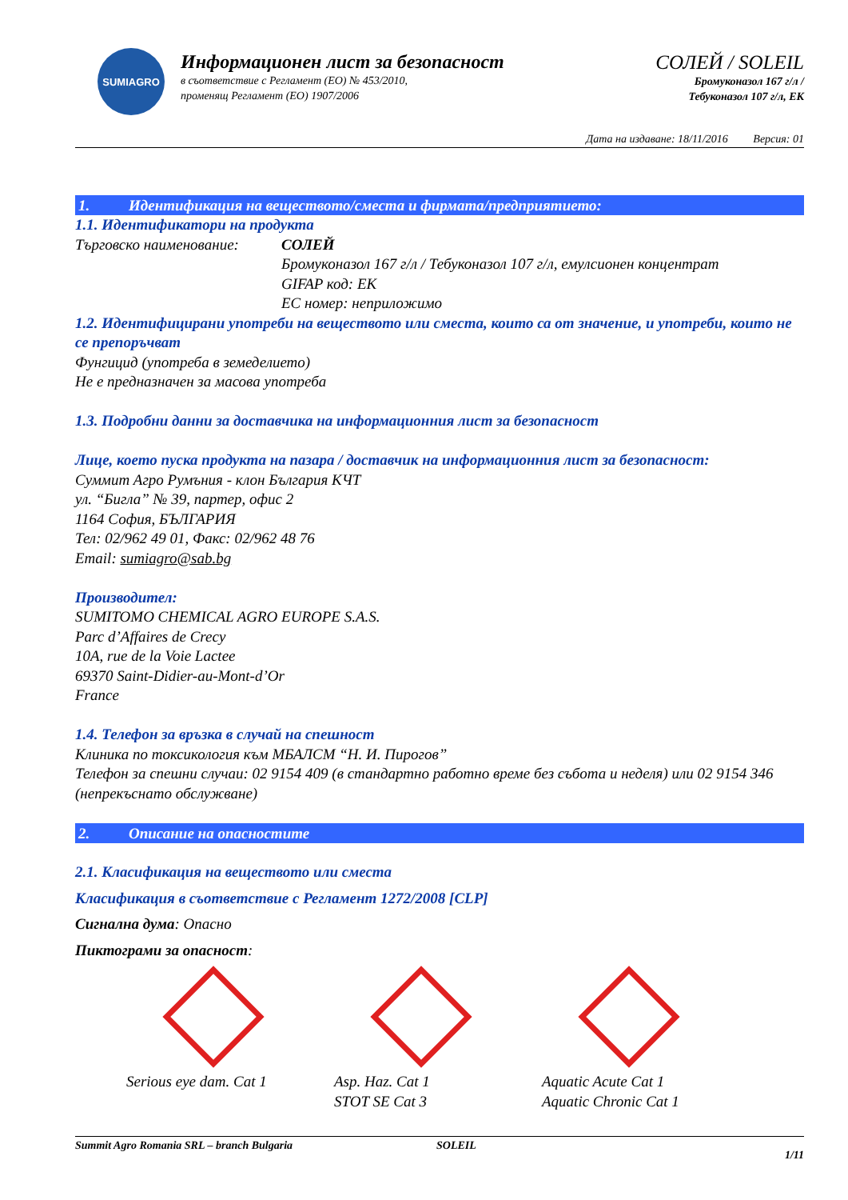SUMIAGRO
Информационен лист за безопасност
в съответствие с Регламент (ЕО) № 453/2010,
променящ Регламент (ЕО) 1907/2006
СОЛЕЙ / SOLEIL
Бромуконазол 167 г/л /
Тебуконазол 107 г/л, ЕК
Дата на издаване: 18/11/2016 Версия: 01
1. Идентификация на веществото/сместа и фирмата/предприятието:
1.1. Идентификатори на продукта
Търговско наименование:
СОЛЕЙ
Бромуконазол 167 г/л / Тебуконазол 107 г/л, емулсионен концентрат
GIFAP код: ЕК
ЕС номер: неприложимо
1.2. Идентифицирани употреби на веществото или сместа, които са от значение, и употреби, които не се препоръчват
Фунгицид (употреба в земеделието)
Не е предназначен за масова употреба
1.3. Подробни данни за доставчика на информационния лист за безопасност
Лице, което пуска продукта на пазара / доставчик на информационния лист за безопасност:
Суммит Агро Румъния - клон България КЧТ
ул. “Бигла” № 39, партер, офис 2
1164 София, БЪЛГАРИЯ
Тел: 02/962 49 01, Факс: 02/962 48 76
Email: sumiagro@sab.bg
Производител:
SUMITOMO CHEMICAL AGRO EUROPE S.A.S.
Parc d’Affaires de Crecy
10A, rue de la Voie Lactee
69370 Saint-Didier-au-Mont-d’Or
France
1.4. Телефон за връзка в случай на спешност
Клиника по токсикология към МБАЛСМ “Н. И. Пирогов”
Телефон за спешни случаи: 02 9154 409 (в стандартно работно време без събота и неделя) или 02 9154 346 (непрекъснато обслужване)
2. Описание на опасностите
2.1. Класификация на веществото или сместа
Класификация в съответствие с Регламент 1272/2008 [CLP]
Сигнална дума: Опасно
Пиктограми за опасност:
Serious eye dam. Cat 1 Asp. Haz. Cat 1
STOT SE Cat 3
Aquatic Acute Cat 1
Aquatic Chronic Cat 1
Summit Agro Romania SRL – branch Bulgaria SOLEIL
1/11